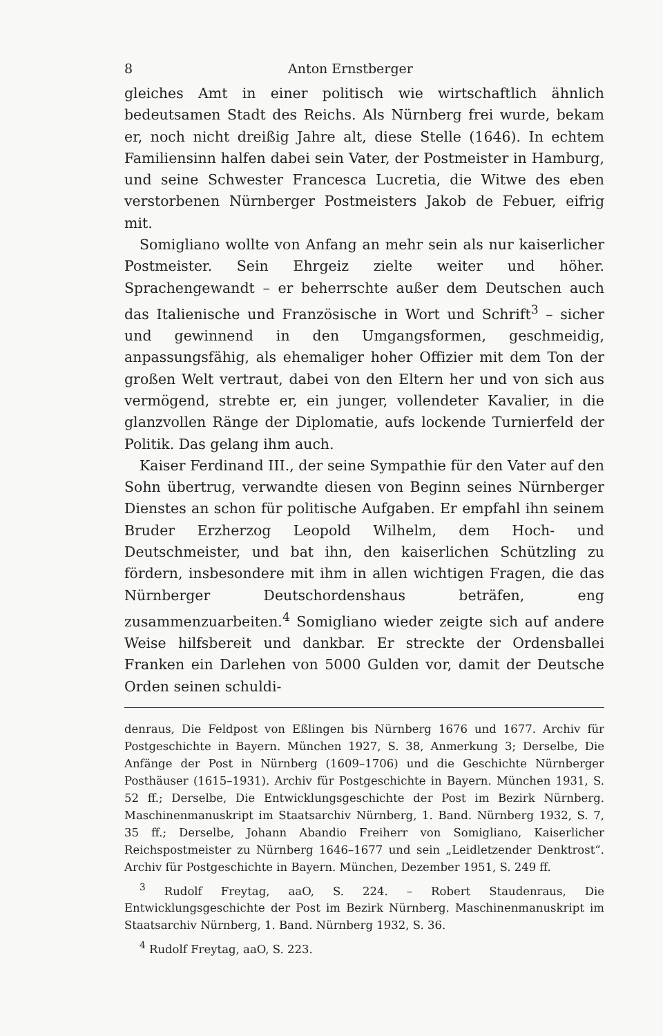8 Anton Ernstberger
gleiches Amt in einer politisch wie wirtschaftlich ähnlich bedeutsamen Stadt des Reichs. Als Nürnberg frei wurde, bekam er, noch nicht dreißig Jahre alt, diese Stelle (1646). In echtem Familiensinn halfen dabei sein Vater, der Postmeister in Hamburg, und seine Schwester Francesca Lucretia, die Witwe des eben verstorbenen Nürnberger Postmeisters Jakob de Febuer, eifrig mit.
Somigliano wollte von Anfang an mehr sein als nur kaiserlicher Postmeister. Sein Ehrgeiz zielte weiter und höher. Sprachengewandt – er beherrschte außer dem Deutschen auch das Italienische und Französische in Wort und Schrift<sup>3</sup> – sicher und gewinnend in den Umgangsformen, geschmeidig, anpassungsfähig, als ehemaliger hoher Offizier mit dem Ton der großen Welt vertraut, dabei von den Eltern her und von sich aus vermögend, strebte er, ein junger, vollendeter Kavalier, in die glanzvollen Ränge der Diplomatie, aufs lockende Turnierfeld der Politik. Das gelang ihm auch.
Kaiser Ferdinand III., der seine Sympathie für den Vater auf den Sohn übertrug, verwandte diesen von Beginn seines Nürnberger Dienstes an schon für politische Aufgaben. Er empfahl ihn seinem Bruder Erzherzog Leopold Wilhelm, dem Hoch- und Deutschmeister, und bat ihn, den kaiserlichen Schützling zu fördern, insbesondere mit ihm in allen wichtigen Fragen, die das Nürnberger Deutschordenshaus beträfen, eng zusammenzuarbeiten.<sup>4</sup> Somigliano wieder zeigte sich auf andere Weise hilfsbereit und dankbar. Er streckte der Ordensballei Franken ein Darlehen von 5000 Gulden vor, damit der Deutsche Orden seinen schuldi-
denraus, Die Feldpost von Eßlingen bis Nürnberg 1676 und 1677. Archiv für Postgeschichte in Bayern. München 1927, S. 38, Anmerkung 3; Derselbe, Die Anfänge der Post in Nürnberg (1609–1706) und die Geschichte Nürnberger Posthäuser (1615–1931). Archiv für Postgeschichte in Bayern. München 1931, S. 52 ff.; Derselbe, Die Entwicklungsgeschichte der Post im Bezirk Nürnberg. Maschinenmanuskript im Staatsarchiv Nürnberg, 1. Band. Nürnberg 1932, S. 7, 35 ff.; Derselbe, Johann Abandio Freiherr von Somigliano, Kaiserlicher Reichspostmeister zu Nürnberg 1646–1677 und sein „Leidletzender Denktrost“. Archiv für Postgeschichte in Bayern. München, Dezember 1951, S. 249 ff.
<sup>3</sup> Rudolf Freytag, aaO, S. 224. – Robert Staudenraus, Die Entwicklungsgeschichte der Post im Bezirk Nürnberg. Maschinenmanuskript im Staatsarchiv Nürnberg, 1. Band. Nürnberg 1932, S. 36.
<sup>4</sup> Rudolf Freytag, aaO, S. 223.